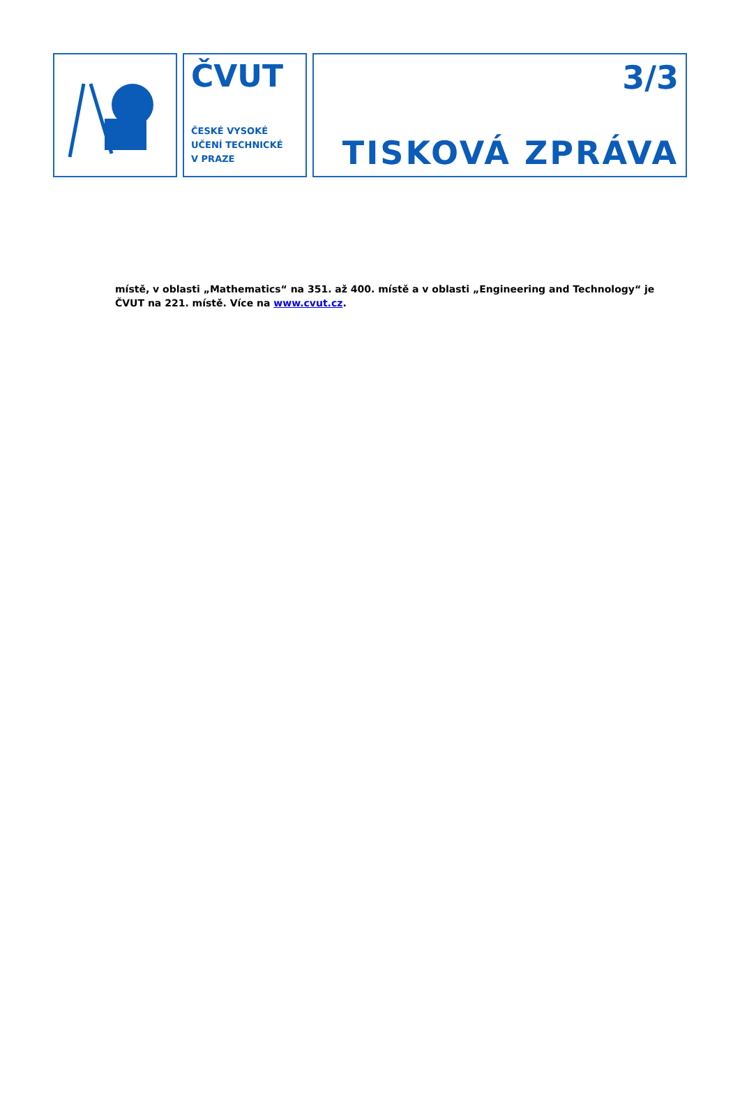ČVUT
ČESKÉ VYSOKÉ
UČENÍ TECHNICKÉ
V PRAZE
3/3
TISKOVÁ ZPRÁVA
místě, v oblasti „Mathematics“ na 351. až 400. místě a v oblasti „Engineering and Technology“ je ČVUT na 221. místě. Více na www.cvut.cz.